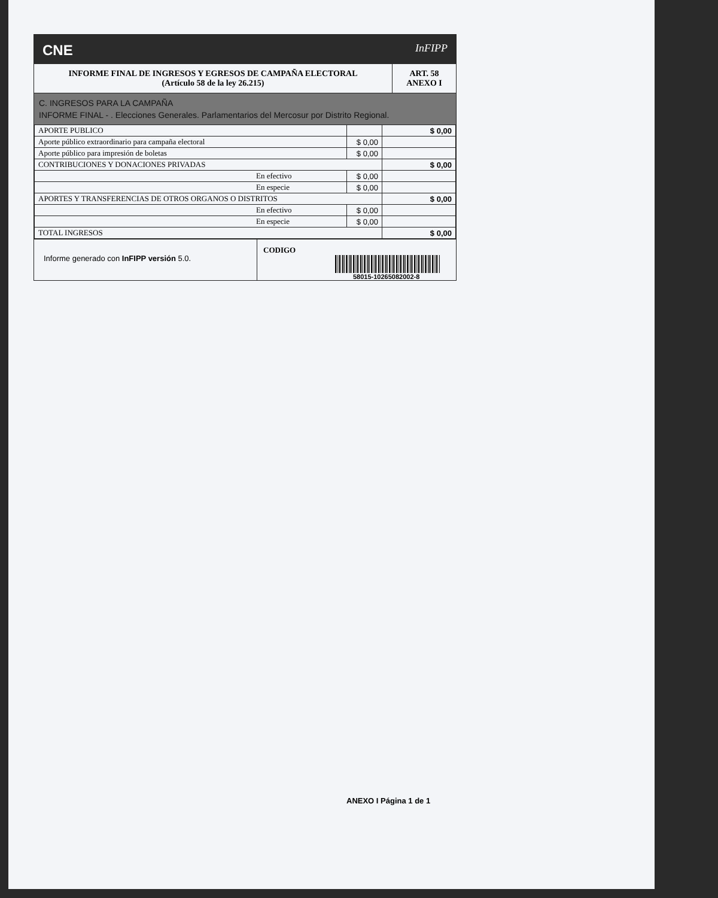CNE InFIPP
INFORME FINAL DE INGRESOS Y EGRESOS DE CAMPAÑA ELECTORAL
(Artículo 58 de la ley 26.215)
ART. 58
ANEXO I
C. INGRESOS PARA LA CAMPAÑA
INFORME FINAL - . Elecciones Generales. Parlamentarios del Mercosur por Distrito Regional.
| APORTE PUBLICO | | $ 0,00 |
| Aporte público extraordinario para campaña electoral | $ 0,00 | |
| Aporte público para impresión de boletas | $ 0,00 | |
| CONTRIBUCIONES Y DONACIONES PRIVADAS | | $ 0,00 |
| En efectivo | $ 0,00 | |
| En especie | $ 0,00 | |
| APORTES Y TRANSFERENCIAS DE OTROS ORGANOS O DISTRITOS | | $ 0,00 |
| En efectivo | $ 0,00 | |
| En especie | $ 0,00 | |
| TOTAL INGRESOS | | $ 0,00 |
Informe generado con InFIPP versión 5.0.
CODIGO
58015-10265082002-8
ANEXO I Página 1 de 1